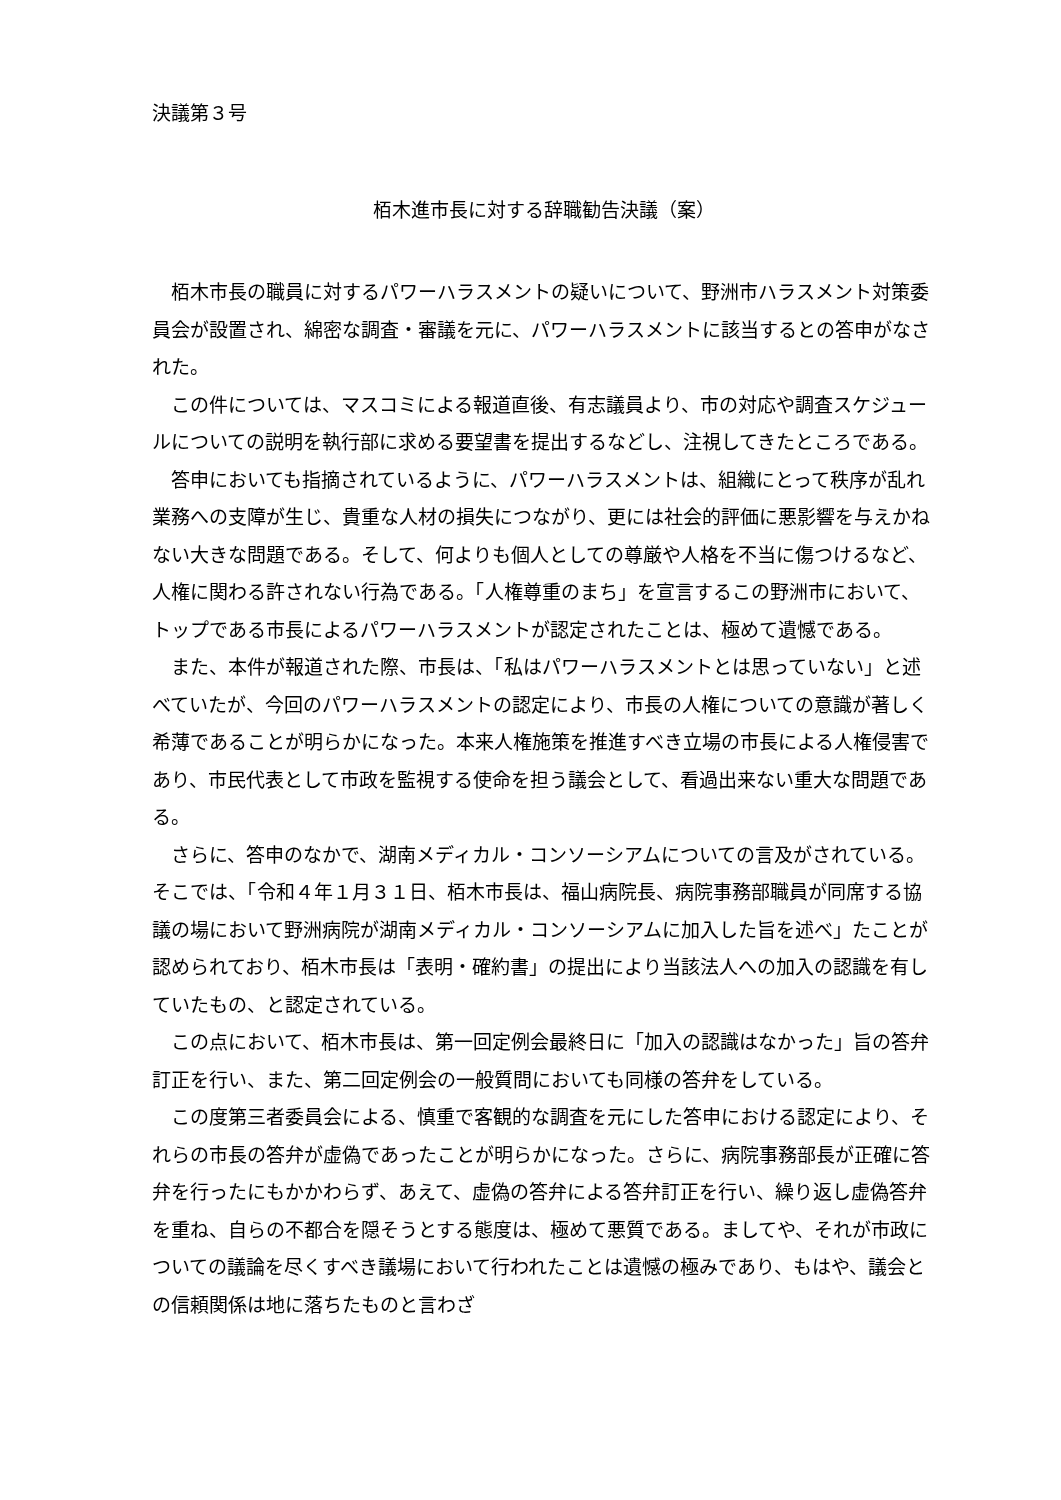決議第３号
栢木進市長に対する辞職勧告決議（案）
栢木市長の職員に対するパワーハラスメントの疑いについて、野洲市ハラスメント対策委員会が設置され、綿密な調査・審議を元に、パワーハラスメントに該当するとの答申がなされた。
この件については、マスコミによる報道直後、有志議員より、市の対応や調査スケジュールについての説明を執行部に求める要望書を提出するなどし、注視してきたところである。
答申においても指摘されているように、パワーハラスメントは、組織にとって秩序が乱れ業務への支障が生じ、貴重な人材の損失につながり、更には社会的評価に悪影響を与えかねない大きな問題である。そして、何よりも個人としての尊厳や人格を不当に傷つけるなど、人権に関わる許されない行為である。「人権尊重のまち」を宣言するこの野洲市において、トップである市長によるパワーハラスメントが認定されたことは、極めて遺憾である。
また、本件が報道された際、市長は、「私はパワーハラスメントとは思っていない」と述べていたが、今回のパワーハラスメントの認定により、市長の人権についての意識が著しく希薄であることが明らかになった。本来人権施策を推進すべき立場の市長による人権侵害であり、市民代表として市政を監視する使命を担う議会として、看過出来ない重大な問題である。
さらに、答申のなかで、湖南メディカル・コンソーシアムについての言及がされている。そこでは、「令和４年１月３１日、栢木市長は、福山病院長、病院事務部職員が同席する協議の場において野洲病院が湖南メディカル・コンソーシアムに加入した旨を述べ」たことが認められており、栢木市長は「表明・確約書」の提出により当該法人への加入の認識を有していたもの、と認定されている。
この点において、栢木市長は、第一回定例会最終日に「加入の認識はなかった」旨の答弁訂正を行い、また、第二回定例会の一般質問においても同様の答弁をしている。
この度第三者委員会による、慎重で客観的な調査を元にした答申における認定により、それらの市長の答弁が虚偽であったことが明らかになった。さらに、病院事務部長が正確に答弁を行ったにもかかわらず、あえて、虚偽の答弁による答弁訂正を行い、繰り返し虚偽答弁を重ね、自らの不都合を隠そうとする態度は、極めて悪質である。ましてや、それが市政についての議論を尽くすべき議場において行われたことは遺憾の極みであり、もはや、議会との信頼関係は地に落ちたものと言わざ